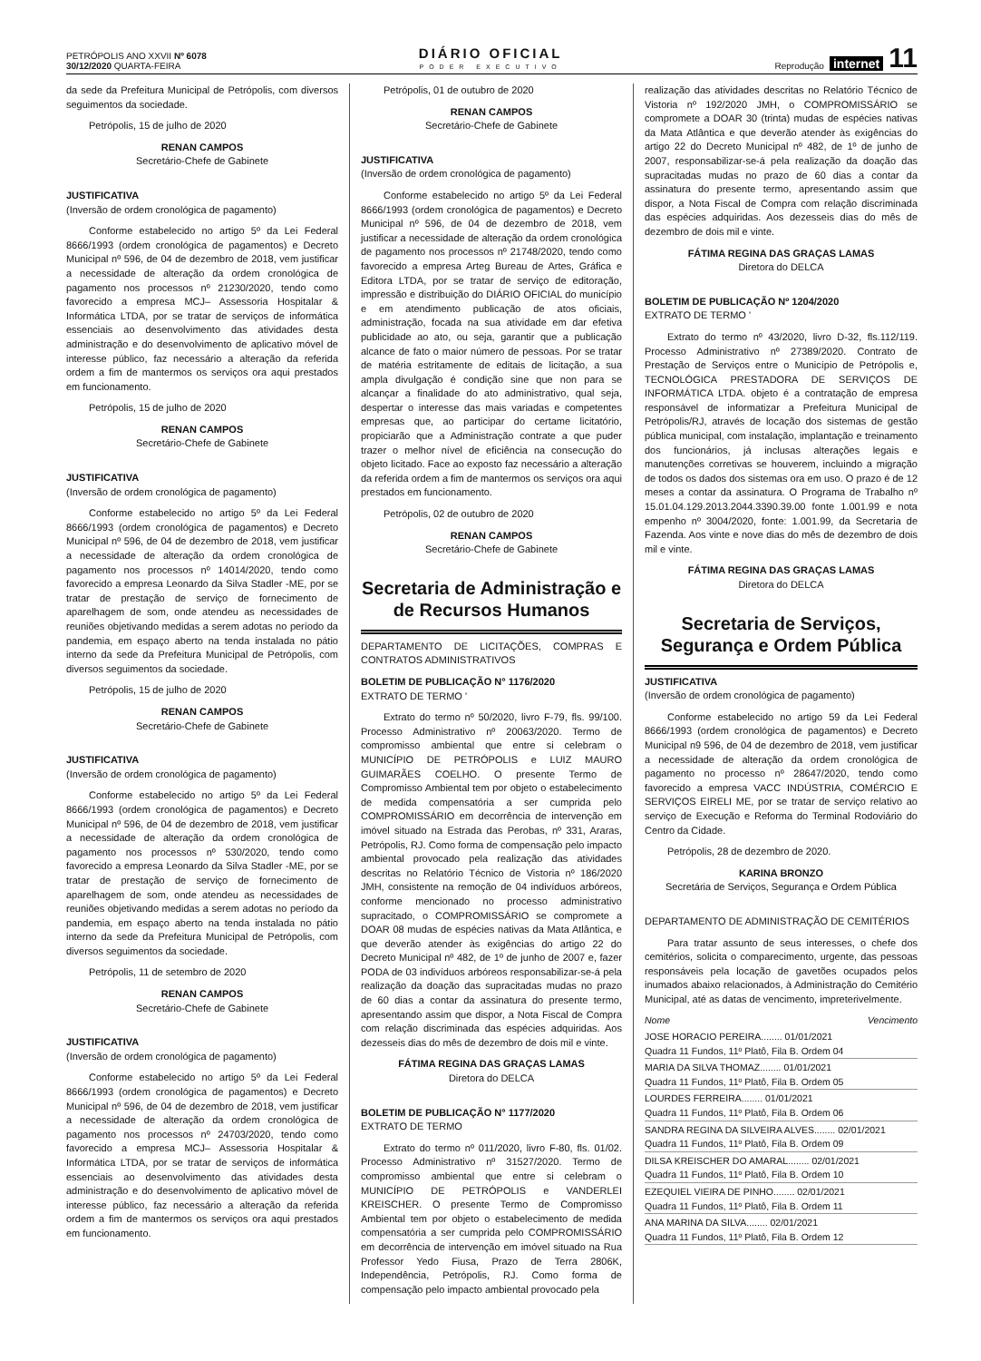PETRÓPOLIS ANO XXVII Nº 6078
30/12/2020 QUARTA-FEIRA
DIÁRIO OFICIAL
PODER EXECUTIVO
Reprodução internet 11
da sede da Prefeitura Municipal de Petrópolis, com diversos seguimentos da sociedade.
Petrópolis, 15 de julho de 2020
RENAN CAMPOS
Secretário-Chefe de Gabinete
JUSTIFICATIVA
(Inversão de ordem cronológica de pagamento)
Conforme estabelecido no artigo 5º da Lei Federal 8666/1993 (ordem cronológica de pagamentos) e Decreto Municipal nº 596, de 04 de dezembro de 2018, vem justificar a necessidade de alteração da ordem cronológica de pagamento nos processos nº 21230/2020, tendo como favorecido a empresa MCJ– Assessoria Hospitalar & Informática LTDA, por se tratar de serviços de informática essenciais ao desenvolvimento das atividades desta administração e do desenvolvimento de aplicativo móvel de interesse público, faz necessário a alteração da referida ordem a fim de mantermos os serviços ora aqui prestados em funcionamento.
Petrópolis, 15 de julho de 2020
RENAN CAMPOS
Secretário-Chefe de Gabinete
JUSTIFICATIVA
(Inversão de ordem cronológica de pagamento)
Conforme estabelecido no artigo 5º da Lei Federal 8666/1993 (ordem cronológica de pagamentos) e Decreto Municipal nº 596, de 04 de dezembro de 2018, vem justificar a necessidade de alteração da ordem cronológica de pagamento nos processos nº 14014/2020, tendo como favorecido a empresa Leonardo da Silva Stadler -ME, por se tratar de prestação de serviço de fornecimento de aparelhagem de som, onde atendeu as necessidades de reuniões objetivando medidas a serem adotas no período da pandemia, em espaço aberto na tenda instalada no pátio interno da sede da Prefeitura Municipal de Petrópolis, com diversos seguimentos da sociedade.
Petrópolis, 15 de julho de 2020
RENAN CAMPOS
Secretário-Chefe de Gabinete
JUSTIFICATIVA
(Inversão de ordem cronológica de pagamento)
Conforme estabelecido no artigo 5º da Lei Federal 8666/1993 (ordem cronológica de pagamentos) e Decreto Municipal nº 596, de 04 de dezembro de 2018, vem justificar a necessidade de alteração da ordem cronológica de pagamento nos processos nº 530/2020, tendo como favorecido a empresa Leonardo da Silva Stadler -ME, por se tratar de prestação de serviço de fornecimento de aparelhagem de som, onde atendeu as necessidades de reuniões objetivando medidas a serem adotas no período da pandemia, em espaço aberto na tenda instalada no pátio interno da sede da Prefeitura Municipal de Petrópolis, com diversos seguimentos da sociedade.
Petrópolis, 11 de setembro de 2020
RENAN CAMPOS
Secretário-Chefe de Gabinete
JUSTIFICATIVA
(Inversão de ordem cronológica de pagamento)
Conforme estabelecido no artigo 5º da Lei Federal 8666/1993 (ordem cronológica de pagamentos) e Decreto Municipal nº 596, de 04 de dezembro de 2018, vem justificar a necessidade de alteração da ordem cronológica de pagamento nos processos nº 24703/2020, tendo como favorecido a empresa MCJ– Assessoria Hospitalar & Informática LTDA, por se tratar de serviços de informática essenciais ao desenvolvimento das atividades desta administração e do desenvolvimento de aplicativo móvel de interesse público, faz necessário a alteração da referida ordem a fim de mantermos os serviços ora aqui prestados em funcionamento.
Petrópolis, 01 de outubro de 2020
RENAN CAMPOS
Secretário-Chefe de Gabinete
JUSTIFICATIVA
(Inversão de ordem cronológica de pagamento)
Conforme estabelecido no artigo 5º da Lei Federal 8666/1993 (ordem cronológica de pagamentos) e Decreto Municipal nº 596, de 04 de dezembro de 2018, vem justificar a necessidade de alteração da ordem cronológica de pagamento nos processos nº 21748/2020, tendo como favorecido a empresa Arteg Bureau de Artes, Gráfica e Editora LTDA, por se tratar de serviço de editoração, impressão e distribuição do DIÁRIO OFICIAL do município e em atendimento publicação de atos oficiais, administração, focada na sua atividade em dar efetiva publicidade ao ato, ou seja, garantir que a publicação alcance de fato o maior número de pessoas. Por se tratar de matéria estritamente de editais de licitação, a sua ampla divulgação é condição sine que non para se alcançar a finalidade do ato administrativo, qual seja, despertar o interesse das mais variadas e competentes empresas que, ao participar do certame licitatório, propiciarão que a Administração contrate a que puder trazer o melhor nível de eficiência na consecução do objeto licitado. Face ao exposto faz necessário a alteração da referida ordem a fim de mantermos os serviços ora aqui prestados em funcionamento.
Petrópolis, 02 de outubro de 2020
RENAN CAMPOS
Secretário-Chefe de Gabinete
Secretaria de Administração e de Recursos Humanos
DEPARTAMENTO DE LICITAÇÕES, COMPRAS E CONTRATOS ADMINISTRATIVOS
BOLETIM DE PUBLICAÇÃO N° 1176/2020
EXTRATO DE TERMO '
Extrato do termo nº 50/2020, livro F-79, fls. 99/100. Processo Administrativo nº 20063/2020. Termo de compromisso ambiental que entre si celebram o MUNICÍPIO DE PETRÓPOLIS e LUIZ MAURO GUIMARÃES COELHO. O presente Termo de Compromisso Ambiental tem por objeto o estabelecimento de medida compensatória a ser cumprida pelo COMPROMISSÁRIO em decorrência de intervenção em imóvel situado na Estrada das Perobas, nº 331, Araras, Petrópolis, RJ. Como forma de compensação pelo impacto ambiental provocado pela realização das atividades descritas no Relatório Técnico de Vistoria nº 186/2020 JMH, consistente na remoção de 04 indivíduos arbóreos, conforme mencionado no processo administrativo supracitado, o COMPROMISSÁRIO se compromete a DOAR 08 mudas de espécies nativas da Mata Atlântica, e que deverão atender às exigências do artigo 22 do Decreto Municipal nº 482, de 1º de junho de 2007 e, fazer PODA de 03 indivíduos arbóreos responsabilizar-se-á pela realização da doação das supracitadas mudas no prazo de 60 dias a contar da assinatura do presente termo, apresentando assim que dispor, a Nota Fiscal de Compra com relação discriminada das espécies adquiridas. Aos dezesseis dias do mês de dezembro de dois mil e vinte.
FÁTIMA REGINA DAS GRAÇAS LAMAS
Diretora do DELCA
BOLETIM DE PUBLICAÇÃO N° 1177/2020
EXTRATO DE TERMO
Extrato do termo nº 011/2020, livro F-80, fls. 01/02. Processo Administrativo nº 31527/2020. Termo de compromisso ambiental que entre si celebram o MUNICÍPIO DE PETRÓPOLIS e VANDERLEI KREISCHER. O presente Termo de Compromisso Ambiental tem por objeto o estabelecimento de medida compensatória a ser cumprida pelo COMPROMISSÁRIO em decorrência de intervenção em imóvel situado na Rua Professor Yedo Fiusa, Prazo de Terra 2806K, Independência, Petrópolis, RJ. Como forma de compensação pelo impacto ambiental provocado pela
realização das atividades descritas no Relatório Técnico de Vistoria nº 192/2020 JMH, o COMPROMISSÁRIO se compromete a DOAR 30 (trinta) mudas de espécies nativas da Mata Atlântica e que deverão atender às exigências do artigo 22 do Decreto Municipal nº 482, de 1º de junho de 2007, responsabilizar-se-á pela realização da doação das supracitadas mudas no prazo de 60 dias a contar da assinatura do presente termo, apresentando assim que dispor, a Nota Fiscal de Compra com relação discriminada das espécies adquiridas. Aos dezesseis dias do mês de dezembro de dois mil e vinte.
FÁTIMA REGINA DAS GRAÇAS LAMAS
Diretora do DELCA
BOLETIM DE PUBLICAÇÃO Nº 1204/2020
EXTRATO DE TERMO '
Extrato do termo nº 43/2020, livro D-32, fls.112/119. Processo Administrativo nº 27389/2020. Contrato de Prestação de Serviços entre o Município de Petrópolis e, TECNOLÓGICA PRESTADORA DE SERVIÇOS DE INFORMÁTICA LTDA. objeto é a contratação de empresa responsável de informatizar a Prefeitura Municipal de Petrópolis/RJ, através de locação dos sistemas de gestão pública municipal, com instalação, implantação e treinamento dos funcionários, já inclusas alterações legais e manutenções corretivas se houverem, incluindo a migração de todos os dados dos sistemas ora em uso. O prazo é de 12 meses a contar da assinatura. O Programa de Trabalho nº 15.01.04.129.2013.2044.3390.39.00 fonte 1.001.99 e nota empenho nº 3004/2020, fonte: 1.001.99, da Secretaria de Fazenda. Aos vinte e nove dias do mês de dezembro de dois mil e vinte.
FÁTIMA REGINA DAS GRAÇAS LAMAS
Diretora do DELCA
Secretaria de Serviços, Segurança e Ordem Pública
JUSTIFICATIVA
(Inversão de ordem cronológica de pagamento)
Conforme estabelecido no artigo 59 da Lei Federal 8666/1993 (ordem cronológica de pagamentos) e Decreto Municipal n9 596, de 04 de dezembro de 2018, vem justificar a necessidade de alteração da ordem cronológica de pagamento no processo nº 28647/2020, tendo como favorecido a empresa VACC INDÚSTRIA, COMÉRCIO E SERVIÇOS EIRELI ME, por se tratar de serviço relativo ao serviço de Execução e Reforma do Terminal Rodoviário do Centro da Cidade.
Petrópolis, 28 de dezembro de 2020.
KARINA BRONZO
Secretária de Serviços, Segurança e Ordem Pública
DEPARTAMENTO DE ADMINISTRAÇÃO DE CEMITÉRIOS
Para tratar assunto de seus interesses, o chefe dos cemitérios, solicita o comparecimento, urgente, das pessoas responsáveis pela locação de gavetões ocupados pelos inumados abaixo relacionados, à Administração do Cemitério Municipal, até as datas de vencimento, impreterivelmente.
Nome Vencimento
JOSE HORACIO PEREIRA........ 01/01/2021
Quadra 11 Fundos, 11º Platô, Fila B. Ordem 04
MARIA DA SILVA THOMAZ........ 01/01/2021
Quadra 11 Fundos, 11º Platô, Fila B. Ordem 05
LOURDES FERREIRA........ 01/01/2021
Quadra 11 Fundos, 11º Platô, Fila B. Ordem 06
SANDRA REGINA DA SILVEIRA ALVES........ 02/01/2021
Quadra 11 Fundos, 11º Platô, Fila B. Ordem 09
DILSA KREISCHER DO AMARAL........ 02/01/2021
Quadra 11 Fundos, 11º Platô, Fila B. Ordem 10
EZEQUIEL VIEIRA DE PINHO........ 02/01/2021
Quadra 11 Fundos, 11º Platô, Fila B. Ordem 11
ANA MARINA DA SILVA........ 02/01/2021
Quadra 11 Fundos, 11º Platô, Fila B. Ordem 12